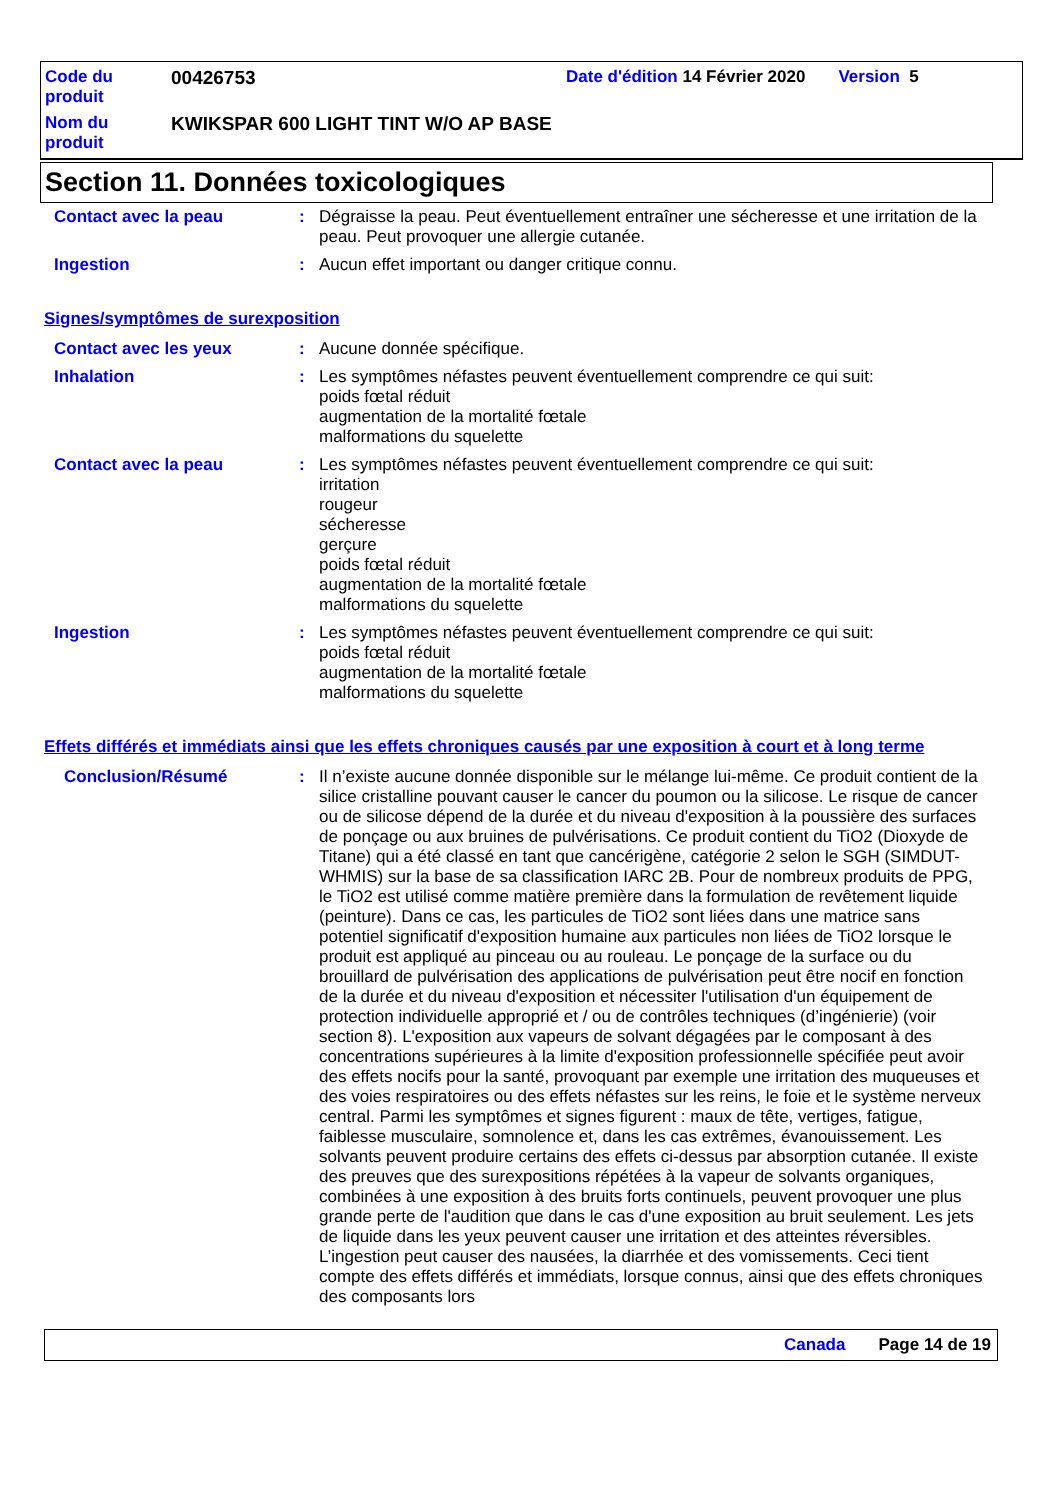Code du produit
00426753 Date d'édition 14 Février 2020 Version 5
Nom du produit
KWIKSPAR 600 LIGHT TINT W/O AP BASE
Section 11. Données toxicologiques
Contact avec la peau : Dégraisse la peau. Peut éventuellement entraîner une sécheresse et une irritation de la peau. Peut provoquer une allergie cutanée.
Ingestion : Aucun effet important ou danger critique connu.
Signes/symptômes de surexposition
Contact avec les yeux : Aucune donnée spécifique.
Inhalation : Les symptômes néfastes peuvent éventuellement comprendre ce qui suit:
poids fœtal réduit
augmentation de la mortalité fœtale
malformations du squelette
Contact avec la peau : Les symptômes néfastes peuvent éventuellement comprendre ce qui suit:
irritation
rougeur
sécheresse
gerçure
poids fœtal réduit
augmentation de la mortalité fœtale
malformations du squelette
Ingestion : Les symptômes néfastes peuvent éventuellement comprendre ce qui suit:
poids fœtal réduit
augmentation de la mortalité fœtale
malformations du squelette
Effets différés et immédiats ainsi que les effets chroniques causés par une exposition à court et à long terme
Conclusion/Résumé : Il n’existe aucune donnée disponible sur le mélange lui-même. Ce produit contient de la silice cristalline pouvant causer le cancer du poumon ou la silicose. Le risque de cancer ou de silicose dépend de la durée et du niveau d'exposition à la poussière des surfaces de ponçage ou aux bruines de pulvérisations. Ce produit contient du TiO2 (Dioxyde de Titane) qui a été classé en tant que cancérigène, catégorie 2 selon le SGH (SIMDUT-WHMIS) sur la base de sa classification IARC 2B. Pour de nombreux produits de PPG, le TiO2 est utilisé comme matière première dans la formulation de revêtement liquide (peinture). Dans ce cas, les particules de TiO2 sont liées dans une matrice sans potentiel significatif d'exposition humaine aux particules non liées de TiO2 lorsque le produit est appliqué au pinceau ou au rouleau. Le ponçage de la surface ou du brouillard de pulvérisation des applications de pulvérisation peut être nocif en fonction de la durée et du niveau d'exposition et nécessiter l'utilisation d'un équipement de protection individuelle approprié et / ou de contrôles techniques (d’ingénierie) (voir section 8). L'exposition aux vapeurs de solvant dégagées par le composant à des concentrations supérieures à la limite d'exposition professionnelle spécifiée peut avoir des effets nocifs pour la santé, provoquant par exemple une irritation des muqueuses et des voies respiratoires ou des effets néfastes sur les reins, le foie et le système nerveux central. Parmi les symptômes et signes figurent : maux de tête, vertiges, fatigue, faiblesse musculaire, somnolence et, dans les cas extrêmes, évanouissement. Les solvants peuvent produire certains des effets ci-dessus par absorption cutanée. Il existe des preuves que des surexpositions répétées à la vapeur de solvants organiques, combinées à une exposition à des bruits forts continuels, peuvent provoquer une plus grande perte de l'audition que dans le cas d'une exposition au bruit seulement. Les jets de liquide dans les yeux peuvent causer une irritation et des atteintes réversibles. L’ingestion peut causer des nausées, la diarrhée et des vomissements. Ceci tient compte des effets différés et immédiats, lorsque connus, ainsi que des effets chroniques des composants lors
Canada Page 14 de 19